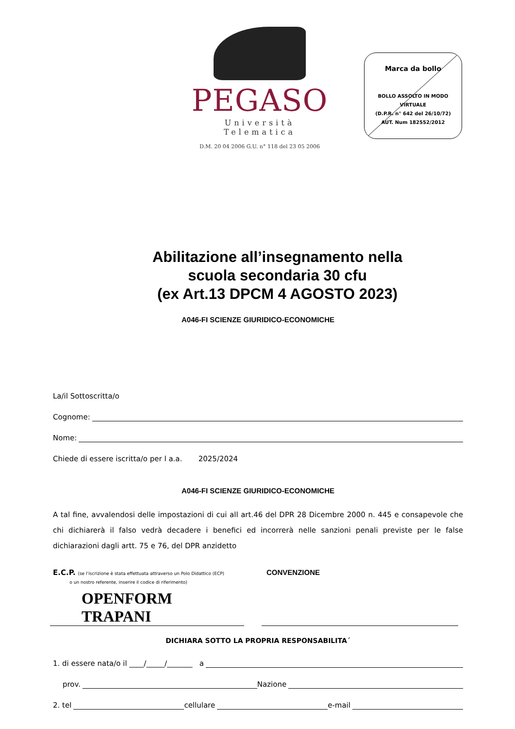PEGASO
Università Telematica
D.M. 20 04 2006 G.U. n° 118 del 23 05 2006
Marca da bollo
BOLLO ASSOLTO IN MODO VIRTUALE
(D.P.R. n° 642 del 26/10/72)
AUT. Num 182552/2012
Abilitazione all’insegnamento nella
scuola secondaria 30 cfu
(ex Art.13 DPCM 4 AGOSTO 2023)
A046-FI SCIENZE GIURIDICO-ECONOMICHE
La/il Sottoscritta/o
Cognome:
Nome:
Chiede di essere iscritta/o per l a.a. 2025/2024
A046-FI SCIENZE GIURIDICO-ECONOMICHE
A tal fine, avvalendosi delle impostazioni di cui all art.46 del DPR 28 Dicembre 2000 n. 445 e consapevole che chi dichiarerà il falso vedrà decadere i benefici ed incorrerà nelle sanzioni penali previste per le false dichiarazioni dagli artt. 75 e 76, del DPR anzidetto
E.C.P. (se l’iscrizione è stata effettuata attraverso un Polo Didattico (ECP)
o un nostro referente, inserire il codice di riferimento)
CONVENZIONE
OPENFORM TRAPANI
DICHIARA SOTTO LA PROPRIA RESPONSABILITA´
1. di essere nata/o il ____/_____/_______ a
prov. Nazione
2. tel cellulare e-mail